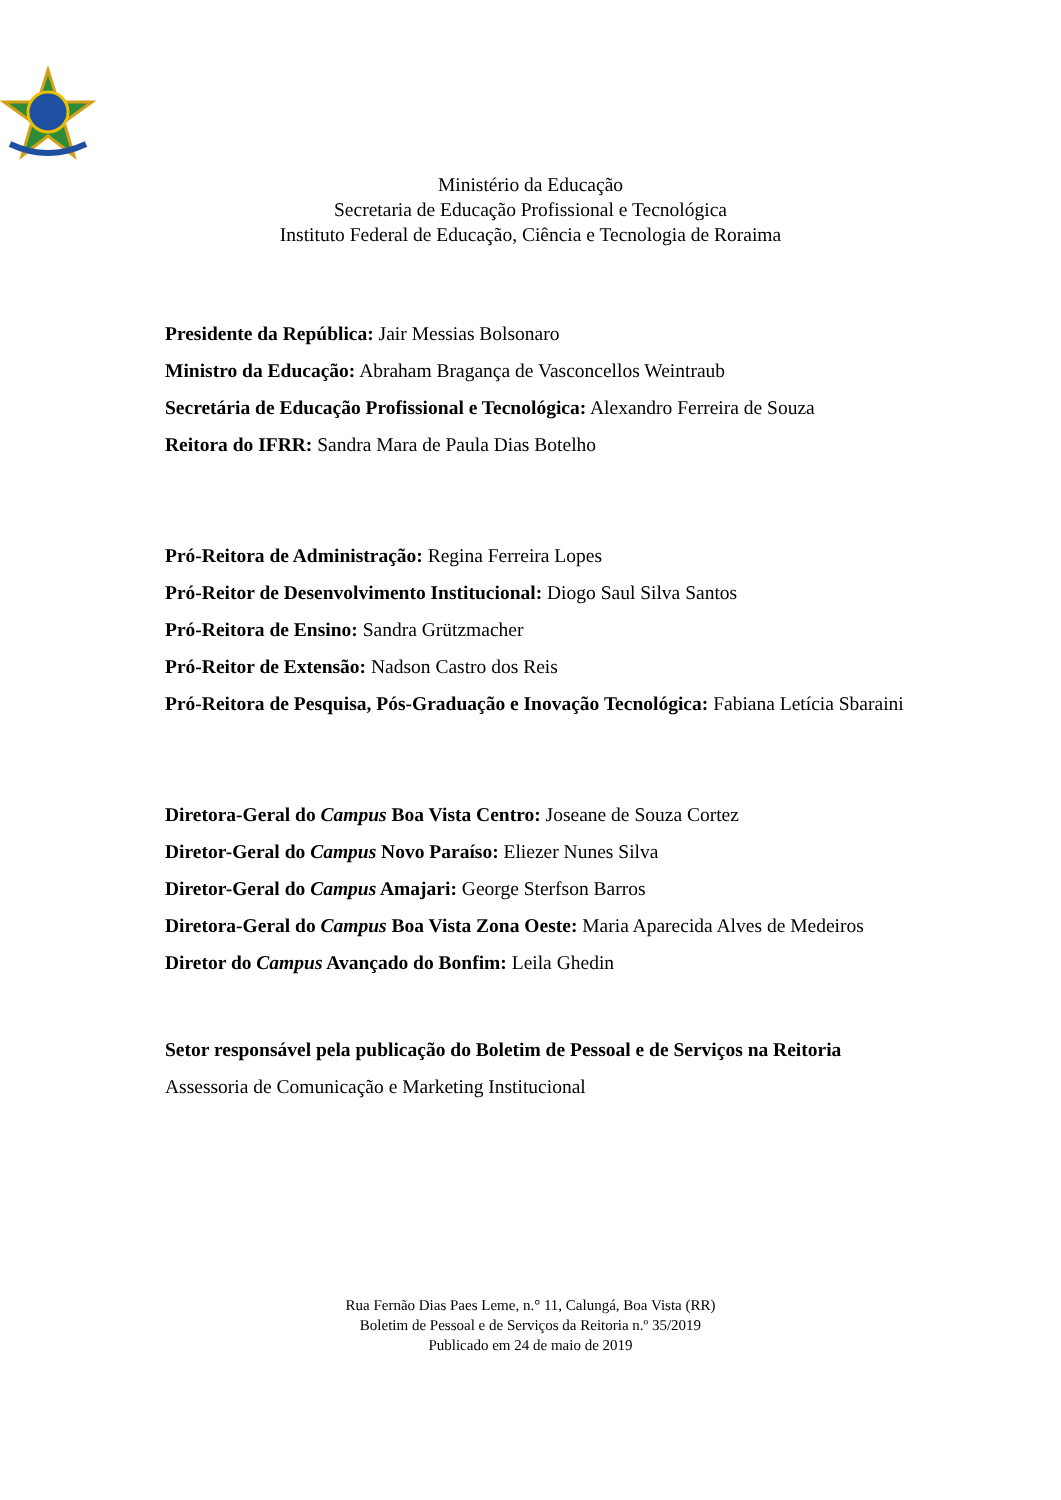Ministério da Educação
Secretaria de Educação Profissional e Tecnológica
Instituto Federal de Educação, Ciência e Tecnologia de Roraima
Presidente da República: Jair Messias Bolsonaro
Ministro da Educação: Abraham Bragança de Vasconcellos Weintraub
Secretária de Educação Profissional e Tecnológica: Alexandro Ferreira de Souza
Reitora do IFRR: Sandra Mara de Paula Dias Botelho
Pró-Reitora de Administração: Regina Ferreira Lopes
Pró-Reitor de Desenvolvimento Institucional: Diogo Saul Silva Santos
Pró-Reitora de Ensino: Sandra Grützmacher
Pró-Reitor de Extensão: Nadson Castro dos Reis
Pró-Reitora de Pesquisa, Pós-Graduação e Inovação Tecnológica: Fabiana Letícia Sbaraini
Diretora-Geral do Campus Boa Vista Centro: Joseane de Souza Cortez
Diretor-Geral do Campus Novo Paraíso: Eliezer Nunes Silva
Diretor-Geral do Campus Amajari: George Sterfson Barros
Diretora-Geral do Campus Boa Vista Zona Oeste: Maria Aparecida Alves de Medeiros
Diretor do Campus Avançado do Bonfim: Leila Ghedin
Setor responsável pela publicação do Boletim de Pessoal e de Serviços na Reitoria
Assessoria de Comunicação e Marketing Institucional
Rua Fernão Dias Paes Leme, n.° 11, Calungá, Boa Vista (RR)
Boletim de Pessoal e de Serviços da Reitoria n.º 35/2019
Publicado em 24 de maio de 2019